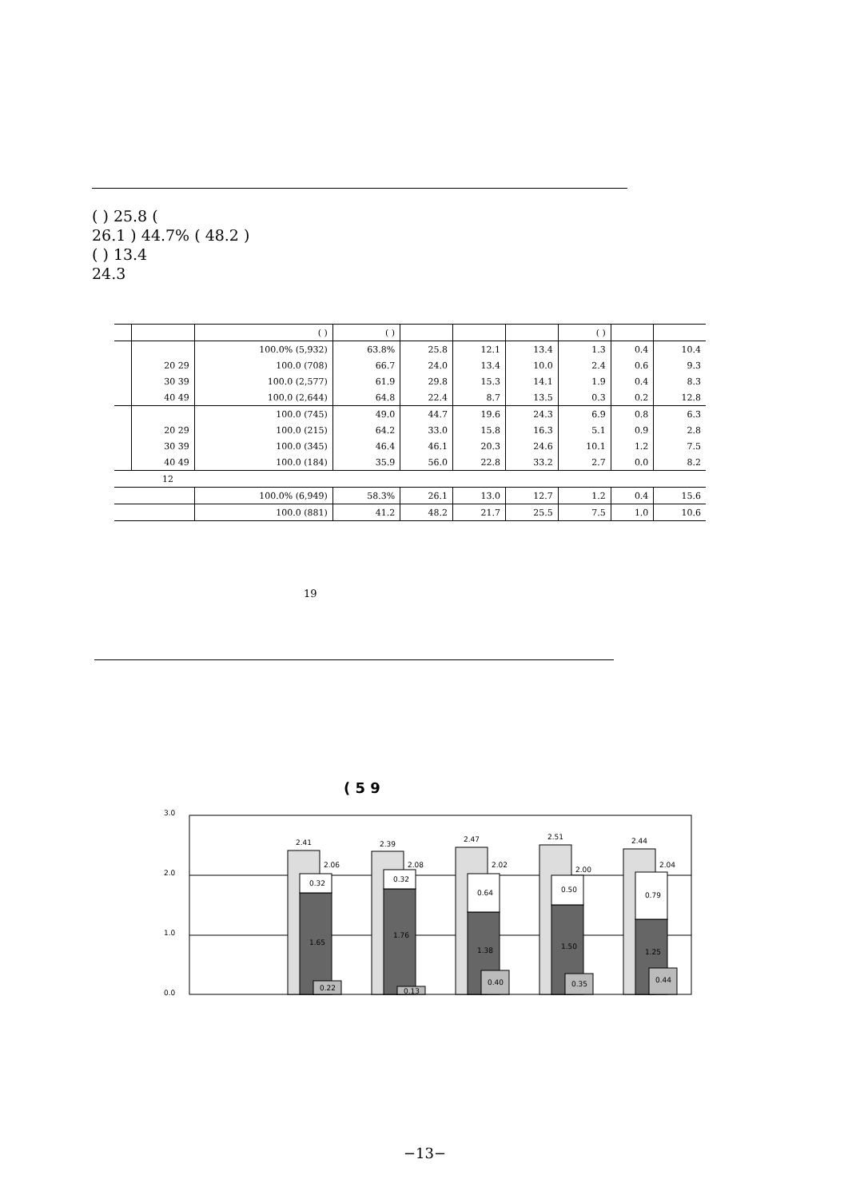( ) 25.8 (
26.1 ) 44.7% ( 48.2 )
( ) 13.4
24.3
| | | ( ) | ( ) | | | | ( ) | | |
| | | 100.0% (5,932) | 63.8% | 25.8 | 12.1 | 13.4 | 1.3 | 0.4 | 10.4 |
| | 20 29 | 100.0 (708) | 66.7 | 24.0 | 13.4 | 10.0 | 2.4 | 0.6 | 9.3 |
| | 30 39 | 100.0 (2,577) | 61.9 | 29.8 | 15.3 | 14.1 | 1.9 | 0.4 | 8.3 |
| | 40 49 | 100.0 (2,644) | 64.8 | 22.4 | 8.7 | 13.5 | 0.3 | 0.2 | 12.8 |
| | | 100.0 (745) | 49.0 | 44.7 | 19.6 | 24.3 | 6.9 | 0.8 | 6.3 |
| | 20 29 | 100.0 (215) | 64.2 | 33.0 | 15.8 | 16.3 | 5.1 | 0.9 | 2.8 |
| | 30 39 | 100.0 (345) | 46.4 | 46.1 | 20.3 | 24.6 | 10.1 | 1.2 | 7.5 |
| | 40 49 | 100.0 (184) | 35.9 | 56.0 | 22.8 | 33.2 | 2.7 | 0.0 | 8.2 |
| 12 | | | | | | | | | |
| | | 100.0% (6,949) | 58.3% | 26.1 | 13.0 | 12.7 | 1.2 | 0.4 | 15.6 |
| | | 100.0 (881) | 41.2 | 48.2 | 21.7 | 25.5 | 7.5 | 1.0 | 10.6 |
19
( 5 9
3.0
2.0
1.0
0.0
2.41
2.39
2.47
2.51
2.44
2.06
2.08
2.02
2.00
2.04
0.32
0.32
0.64
0.50
0.79
1.65
1.76
1.38
1.50
1.25
0.22
0.13
0.40
0.35
0.44
−13−